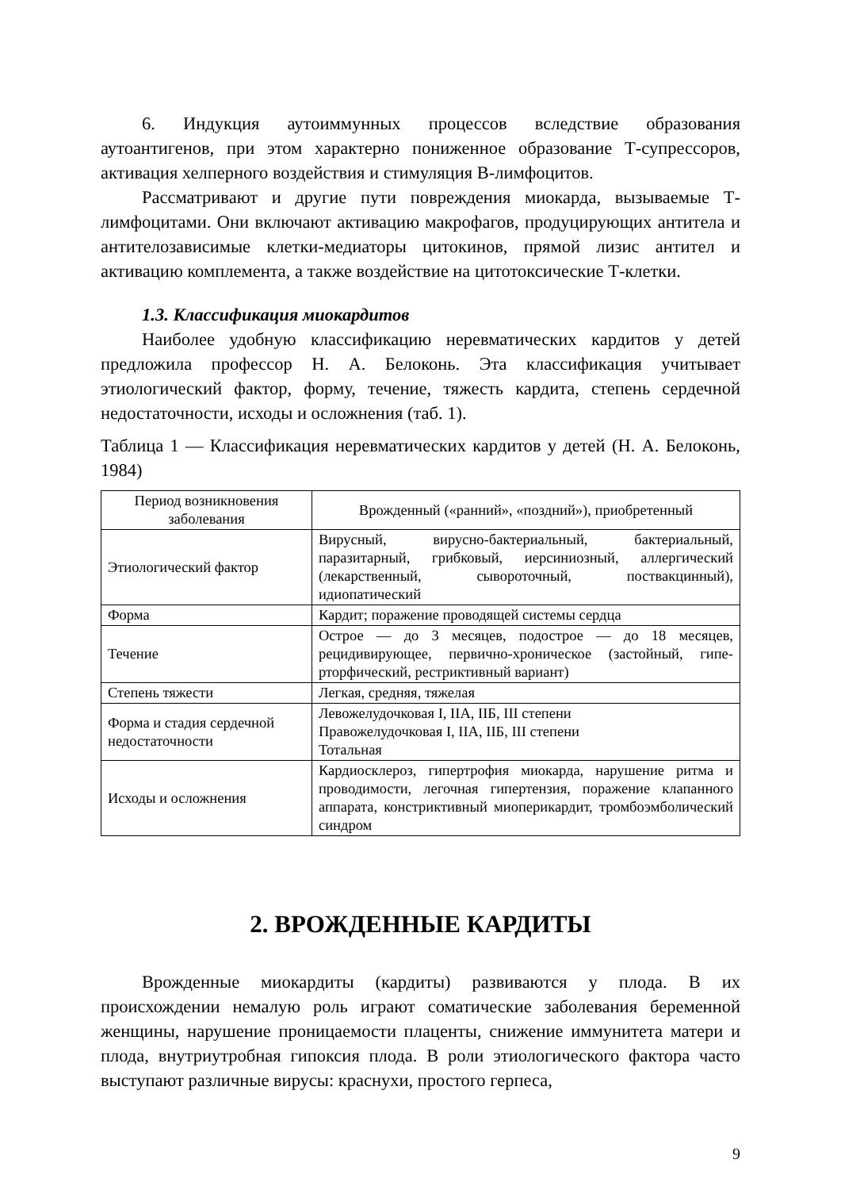6. Индукция аутоиммунных процессов вследствие образования аутоантигенов, при этом характерно пониженное образование Т-супрессоров, активация хелперного воздействия и стимуляция В-лимфоцитов.
Рассматривают и другие пути повреждения миокарда, вызываемые Т-лимфоцитами. Они включают активацию макрофагов, продуцирующих антитела и антителозависимые клетки-медиаторы цитокинов, прямой лизис антител и активацию комплемента, а также воздействие на цитотоксические Т-клетки.
1.3. Классификация миокардитов
Наиболее удобную классификацию неревматических кардитов у детей предложила профессор Н. А. Белоконь. Эта классификация учитывает этиологический фактор, форму, течение, тяжесть кардита, степень сердечной недостаточности, исходы и осложнения (таб. 1).
Таблица 1 — Классификация неревматических кардитов у детей (Н. А. Белоконь, 1984)
| Период возникновения заболевания | Врожденный («ранний», «поздний»), приобретенный |
| --- | --- |
| Этиологический фактор | Вирусный, вирусно-бактериальный, бактериальный, паразитарный, грибковый, иерсиниозный, аллергический (лекарственный, сывороточный, поствакцинный), идиопатический |
| Форма | Кардит; поражение проводящей системы сердца |
| Течение | Острое — до 3 месяцев, подострое — до 18 месяцев, рецидивирующее, первично-хроническое (застойный, гипе-рторфический, рестриктивный вариант) |
| Степень тяжести | Легкая, средняя, тяжелая |
| Форма и стадия сердечной недостаточности | Левожелудочковая I, IIА, IIБ, III степени Правожелудочковая I, IIА, IIБ, III степени Тотальная |
| Исходы и осложнения | Кардиосклероз, гипертрофия миокарда, нарушение ритма и проводимости, легочная гипертензия, поражение клапанного аппарата, констриктивный миоперикардит, тромбоэмболический синдром |
2. ВРОЖДЕННЫЕ КАРДИТЫ
Врожденные миокардиты (кардиты) развиваются у плода. В их происхождении немалую роль играют соматические заболевания беременной женщины, нарушение проницаемости плаценты, снижение иммунитета матери и плода, внутриутробная гипоксия плода. В роли этиологического фактора часто выступают различные вирусы: краснухи, простого герпеса,
9